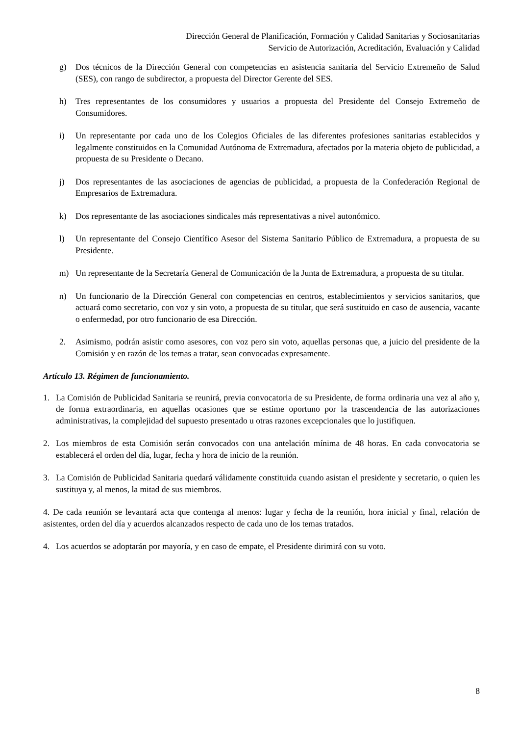Dirección General de Planificación, Formación y Calidad Sanitarias y Sociosanitarias
Servicio de Autorización, Acreditación, Evaluación y Calidad
g) Dos técnicos de la Dirección General con competencias en asistencia sanitaria del Servicio Extremeño de Salud (SES), con rango de subdirector, a propuesta del Director Gerente del SES.
h) Tres representantes de los consumidores y usuarios a propuesta del Presidente del Consejo Extremeño de Consumidores.
i) Un representante por cada uno de los Colegios Oficiales de las diferentes profesiones sanitarias establecidos y legalmente constituidos en la Comunidad Autónoma de Extremadura, afectados por la materia objeto de publicidad, a propuesta de su Presidente o Decano.
j) Dos representantes de las asociaciones de agencias de publicidad, a propuesta de la Confederación Regional de Empresarios de Extremadura.
k) Dos representante de las asociaciones sindicales más representativas a nivel autonómico.
l) Un representante del Consejo Científico Asesor del Sistema Sanitario Público de Extremadura, a propuesta de su Presidente.
m) Un representante de la Secretaría General de Comunicación de la Junta de Extremadura, a propuesta de su titular.
n) Un funcionario de la Dirección General con competencias en centros, establecimientos y servicios sanitarios, que actuará como secretario, con voz y sin voto, a propuesta de su titular, que será sustituido en caso de ausencia, vacante o enfermedad, por otro funcionario de esa Dirección.
2. Asimismo, podrán asistir como asesores, con voz pero sin voto, aquellas personas que, a juicio del presidente de la Comisión y en razón de los temas a tratar, sean convocadas expresamente.
Artículo 13. Régimen de funcionamiento.
1. La Comisión de Publicidad Sanitaria se reunirá, previa convocatoria de su Presidente, de forma ordinaria una vez al año y, de forma extraordinaria, en aquellas ocasiones que se estime oportuno por la trascendencia de las autorizaciones administrativas, la complejidad del supuesto presentado u otras razones excepcionales que lo justifiquen.
2. Los miembros de esta Comisión serán convocados con una antelación mínima de 48 horas. En cada convocatoria se establecerá el orden del día, lugar, fecha y hora de inicio de la reunión.
3. La Comisión de Publicidad Sanitaria quedará válidamente constituida cuando asistan el presidente y secretario, o quien les sustituya y, al menos, la mitad de sus miembros.
4. De cada reunión se levantará acta que contenga al menos: lugar y fecha de la reunión, hora inicial y final, relación de asistentes, orden del día y acuerdos alcanzados respecto de cada uno de los temas tratados.
4. Los acuerdos se adoptarán por mayoría, y en caso de empate, el Presidente dirimirá con su voto.
8